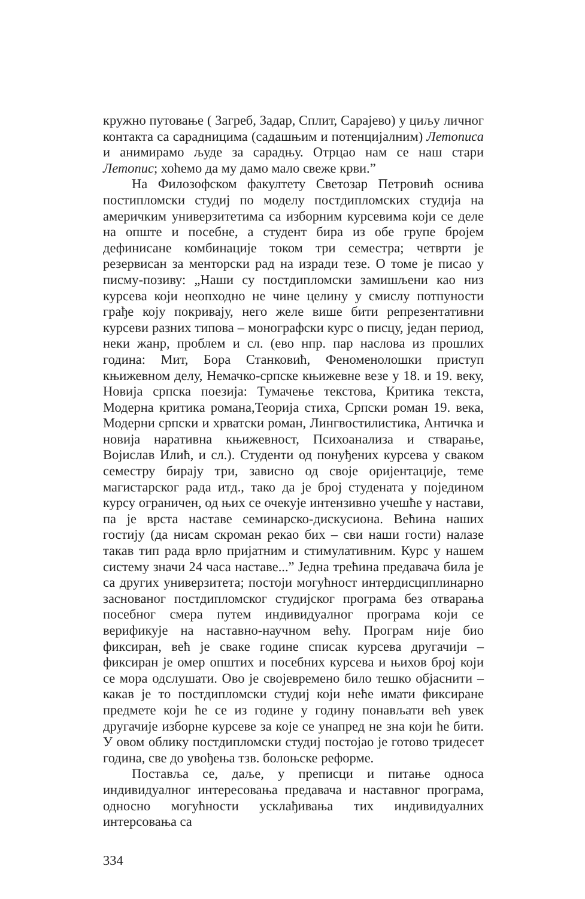кружно путовање ( Загреб, Задар, Сплит, Сарајево) у циљу личног контакта са сарадницима (садашњим и потенцијалним) Летописа и анимирамо људе за сарадњу. Отрцао нам се наш стари Летопис; хоћемо да му дамо мало свеже крви.”
На Филозофском факултету Светозар Петровић оснива постипломски студиј по моделу постдипломских студија на америчким универзитетима са изборним курсевима који се деле на опште и посебне, а студент бира из обе групе бројем дефинисане комбинације током три семестра; четврти је резервисан за менторски рад на изради тезе. О томе је писао у писму-позиву: „Наши су постдипломски замишљени као низ курсева који неопходно не чине целину у смислу потпуности грађе коју покривају, него желе више бити репрезентативни курсеви разних типова – монографски курс о писцу, један период, неки жанр, проблем и сл. (ево нпр. пар наслова из прошлих година: Мит, Бора Станковић, Феноменолошки приступ књижевном делу, Немачко-српске књижевне везе у 18. и 19. веку, Новија српска поезија: Тумачење текстова, Критика текста, Модерна критика романа,Теорија стиха, Српски роман 19. века, Модерни српски и хрватски роман, Лингвостилистика, Античка и новија наративна књижевност, Психоанализа и стварање, Војислав Илић, и сл.). Студенти од понуђених курсева у сваком семестру бирају три, зависно од своје оријентације, теме магистарског рада итд., тако да је број студената у појединoм курсу ограничен, од њих се очекује интензивно учешће у настави, па је врста наставе семинарско-дискусиона. Већина наших гостију (да нисам скроман рекао бих – сви наши гости) налазе такав тип рада врло пријатним и стимулативним. Курс у нашем систему значи 24 часа наставе...” Једна трећина предавача била је са других универзитета; постоји могућност интердисциплинарно заснованог постдипломског студијског програма без отварања посебног смера путем индивидуалног програма који се верификује на наставно-научном већу. Програм није био фиксиран, већ је сваке године списак курсева другачији – фиксиран је омер општих и посебних курсева и њихов број који се мора одслушати. Ово је својевремено било тешко објаснити – какав је то постдипломски студиј који неће имати фиксиране предмете који ће се из године у годину понављати већ увек другачије изборне курсеве за које се унапред не зна који ће бити. У овом облику постдипломски студиј постојао је готово тридесет година, све до увођења тзв. болоњске реформе.
Поставља се, даље, у преписци и питање односа индивидуалног интересовања предавача и наставног програма, односно могућности усклађивања тих индивидуалних интерсовања са
334